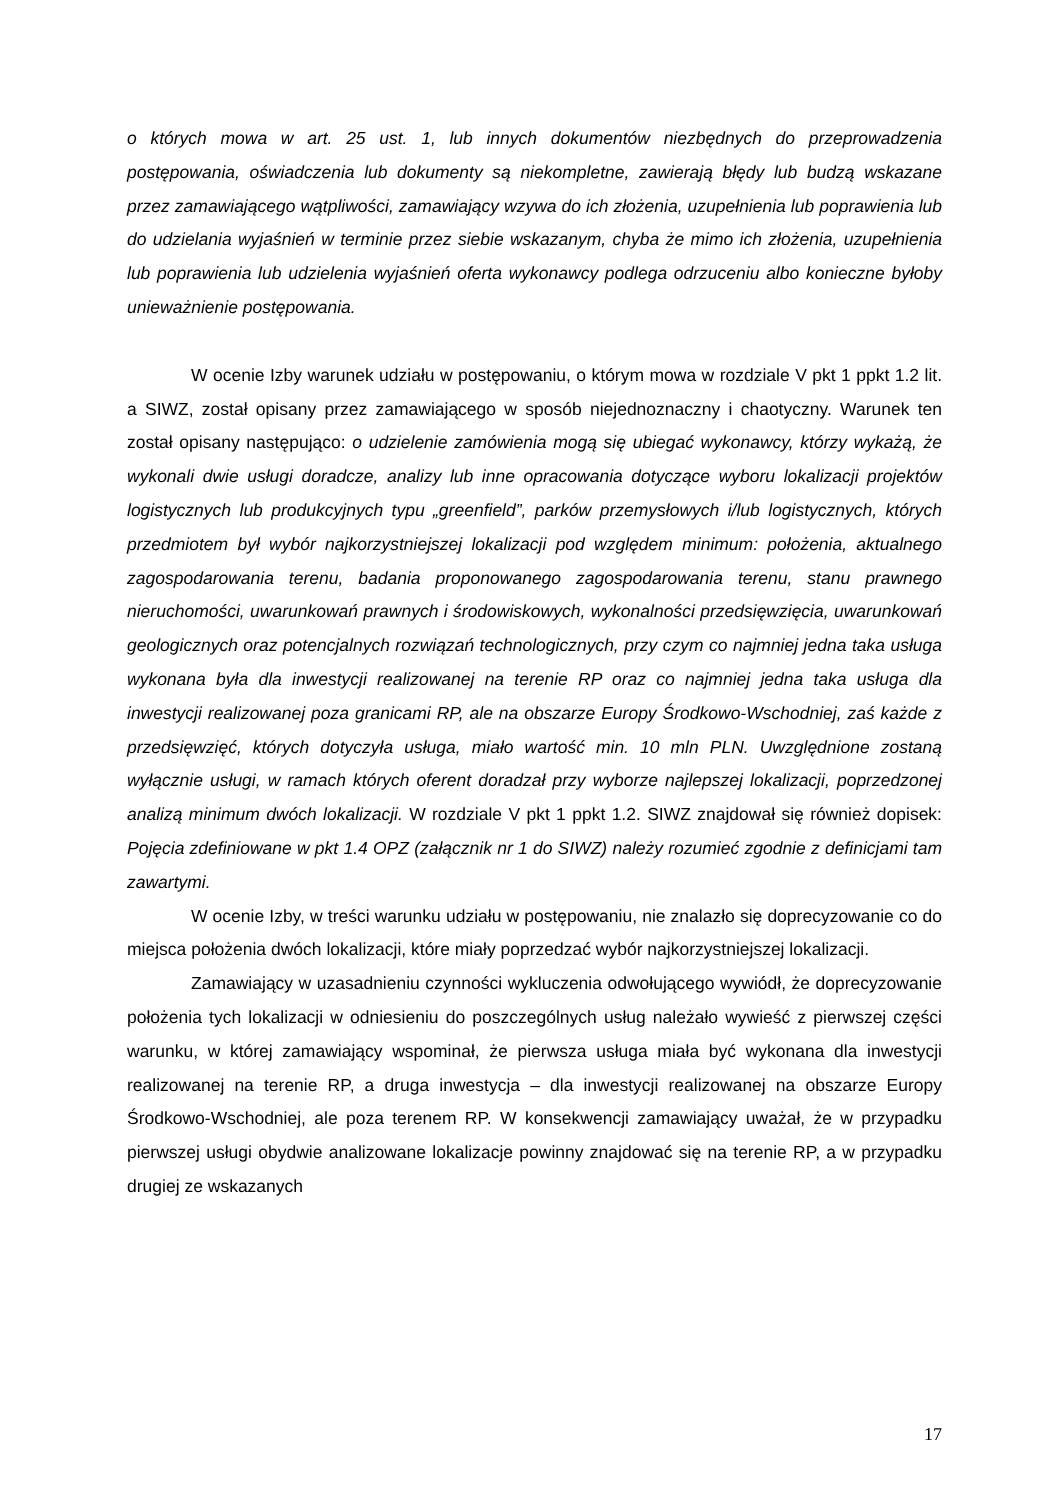o których mowa w art. 25 ust. 1, lub innych dokumentów niezbędnych do przeprowadzenia postępowania, oświadczenia lub dokumenty są niekompletne, zawierają błędy lub budzą wskazane przez zamawiającego wątpliwości, zamawiający wzywa do ich złożenia, uzupełnienia lub poprawienia lub do udzielania wyjaśnień w terminie przez siebie wskazanym, chyba że mimo ich złożenia, uzupełnienia lub poprawienia lub udzielenia wyjaśnień oferta wykonawcy podlega odrzuceniu albo konieczne byłoby unieważnienie postępowania.
W ocenie Izby warunek udziału w postępowaniu, o którym mowa w rozdziale V pkt 1 ppkt 1.2 lit. a SIWZ, został opisany przez zamawiającego w sposób niejednoznaczny i chaotyczny. Warunek ten został opisany następująco: o udzielenie zamówienia mogą się ubiegać wykonawcy, którzy wykażą, że wykonali dwie usługi doradcze, analizy lub inne opracowania dotyczące wyboru lokalizacji projektów logistycznych lub produkcyjnych typu „greenfield”, parków przemysłowych i/lub logistycznych, których przedmiotem był wybór najkorzystniejszej lokalizacji pod względem minimum: położenia, aktualnego zagospodarowania terenu, badania proponowanego zagospodarowania terenu, stanu prawnego nieruchomości, uwarunkowań prawnych i środowiskowych, wykonalności przedsięwzięcia, uwarunkowań geologicznych oraz potencjalnych rozwiązań technologicznych, przy czym co najmniej jedna taka usługa wykonana była dla inwestycji realizowanej na terenie RP oraz co najmniej jedna taka usługa dla inwestycji realizowanej poza granicami RP, ale na obszarze Europy Środkowo-Wschodniej, zaś każde z przedsięwzięć, których dotyczyła usługa, miało wartość min. 10 mln PLN. Uwzględnione zostaną wyłącznie usługi, w ramach których oferent doradzał przy wyborze najlepszej lokalizacji, poprzedzonej analizą minimum dwóch lokalizacji. W rozdziale V pkt 1 ppkt 1.2. SIWZ znajdował się również dopisek: Pojęcia zdefiniowane w pkt 1.4 OPZ (załącznik nr 1 do SIWZ) należy rozumieć zgodnie z definicjami tam zawartymi.
W ocenie Izby, w treści warunku udziału w postępowaniu, nie znalazło się doprecyzowanie co do miejsca położenia dwóch lokalizacji, które miały poprzedzać wybór najkorzystniejszej lokalizacji.
Zamawiający w uzasadnieniu czynności wykluczenia odwołującego wywiódł, że doprecyzowanie położenia tych lokalizacji w odniesieniu do poszczególnych usług należało wywieść z pierwszej części warunku, w której zamawiający wspominał, że pierwsza usługa miała być wykonana dla inwestycji realizowanej na terenie RP, a druga inwestycja – dla inwestycji realizowanej na obszarze Europy Środkowo-Wschodniej, ale poza terenem RP. W konsekwencji zamawiający uważał, że w przypadku pierwszej usługi obydwie analizowane lokalizacje powinny znajdować się na terenie RP, a w przypadku drugiej ze wskazanych
17